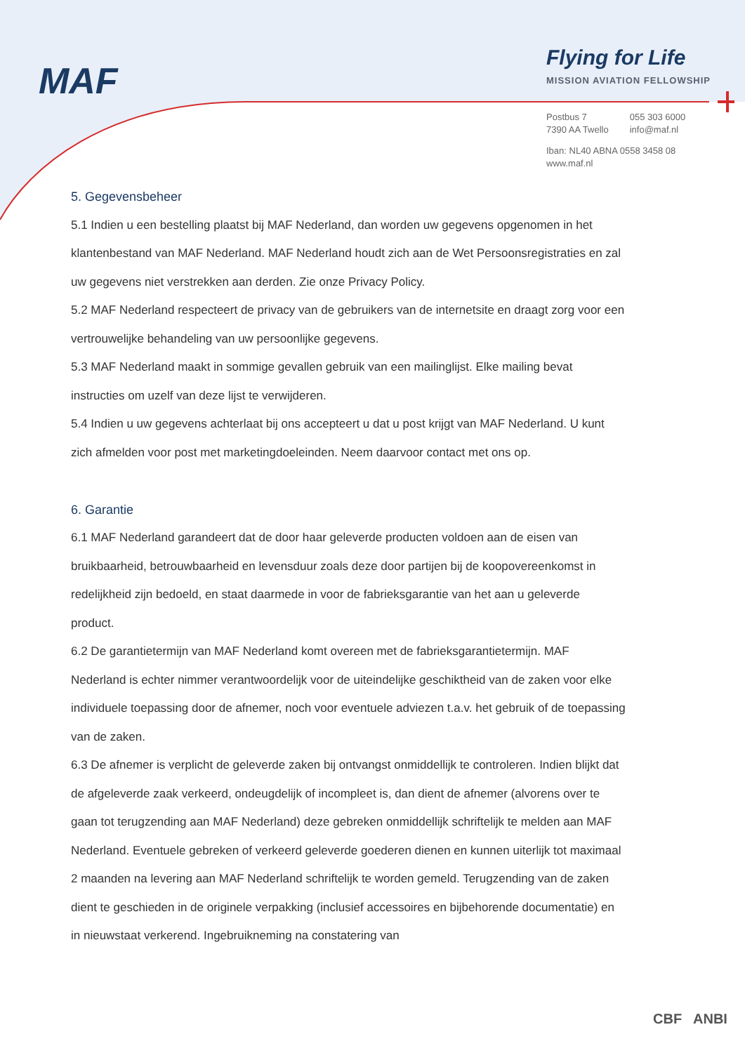MAF
Flying for Life
MISSION AVIATION FELLOWSHIP
| Postbus 7 | 055 303 6000 |
| 7390 AA Twello | info@maf.nl |
Iban: NL40 ABNA 0558 3458 08
www.maf.nl
5. Gegevensbeheer
5.1 Indien u een bestelling plaatst bij MAF Nederland, dan worden uw gegevens opgenomen in het klantenbestand van MAF Nederland. MAF Nederland houdt zich aan de Wet Persoonsregistraties en zal uw gegevens niet verstrekken aan derden. Zie onze Privacy Policy.
5.2 MAF Nederland respecteert de privacy van de gebruikers van de internetsite en draagt zorg voor een vertrouwelijke behandeling van uw persoonlijke gegevens.
5.3 MAF Nederland maakt in sommige gevallen gebruik van een mailinglijst. Elke mailing bevat instructies om uzelf van deze lijst te verwijderen.
5.4 Indien u uw gegevens achterlaat bij ons accepteert u dat u post krijgt van MAF Nederland. U kunt zich afmelden voor post met marketingdoeleinden. Neem daarvoor contact met ons op.
6. Garantie
6.1 MAF Nederland garandeert dat de door haar geleverde producten voldoen aan de eisen van bruikbaarheid, betrouwbaarheid en levensduur zoals deze door partijen bij de koopovereenkomst in redelijkheid zijn bedoeld, en staat daarmede in voor de fabrieksgarantie van het aan u geleverde product.
6.2 De garantietermijn van MAF Nederland komt overeen met de fabrieksgarantietermijn. MAF Nederland is echter nimmer verantwoordelijk voor de uiteindelijke geschiktheid van de zaken voor elke individuele toepassing door de afnemer, noch voor eventuele adviezen t.a.v. het gebruik of de toepassing van de zaken.
6.3 De afnemer is verplicht de geleverde zaken bij ontvangst onmiddellijk te controleren. Indien blijkt dat de afgeleverde zaak verkeerd, ondeugdelijk of incompleet is, dan dient de afnemer (alvorens over te gaan tot terugzending aan MAF Nederland) deze gebreken onmiddellijk schriftelijk te melden aan MAF Nederland. Eventuele gebreken of verkeerd geleverde goederen dienen en kunnen uiterlijk tot maximaal 2 maanden na levering aan MAF Nederland schriftelijk te worden gemeld. Terugzending van de zaken dient te geschieden in de originele verpakking (inclusief accessoires en bijbehorende documentatie) en in nieuwstaat verkerend. Ingebruikneming na constatering van
CBF ANBI